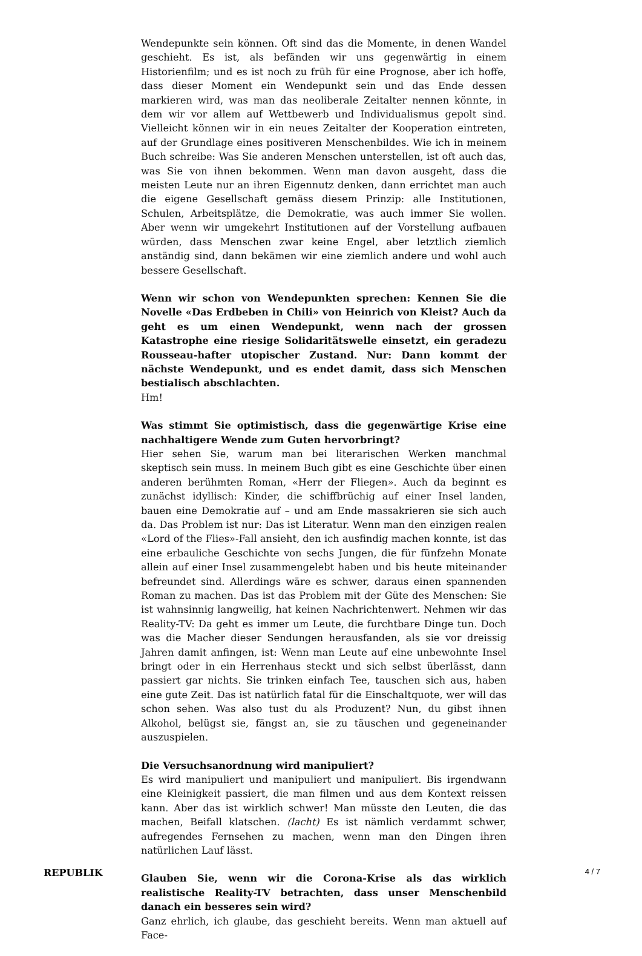Wendepunkte sein können. Oft sind das die Momente, in denen Wandel geschieht. Es ist, als befänden wir uns gegenwärtig in einem Historienfilm; und es ist noch zu früh für eine Prognose, aber ich hoffe, dass dieser Moment ein Wendepunkt sein und das Ende dessen markieren wird, was man das neoliberale Zeitalter nennen könnte, in dem wir vor allem auf Wettbewerb und Individualismus gepolt sind. Vielleicht können wir in ein neues Zeitalter der Kooperation eintreten, auf der Grundlage eines positiveren Menschenbildes. Wie ich in meinem Buch schreibe: Was Sie anderen Menschen unterstellen, ist oft auch das, was Sie von ihnen bekommen. Wenn man davon ausgeht, dass die meisten Leute nur an ihren Eigennutz denken, dann errichtet man auch die eigene Gesellschaft gemäss diesem Prinzip: alle Institutionen, Schulen, Arbeitsplätze, die Demokratie, was auch immer Sie wollen. Aber wenn wir umgekehrt Institutionen auf der Vorstellung aufbauen würden, dass Menschen zwar keine Engel, aber letztlich ziemlich anständig sind, dann bekämen wir eine ziemlich andere und wohl auch bessere Gesellschaft.
Wenn wir schon von Wendepunkten sprechen: Kennen Sie die Novelle «Das Erdbeben in Chili» von Heinrich von Kleist? Auch da geht es um einen Wendepunkt, wenn nach der grossen Katastrophe eine riesige Solidaritätswelle einsetzt, ein geradezu Rousseau-hafter utopischer Zustand. Nur: Dann kommt der nächste Wendepunkt, und es endet damit, dass sich Menschen bestialisch abschlachten.
Hm!
Was stimmt Sie optimistisch, dass die gegenwärtige Krise eine nachhaltigere Wende zum Guten hervorbringt?
Hier sehen Sie, warum man bei literarischen Werken manchmal skeptisch sein muss. In meinem Buch gibt es eine Geschichte über einen anderen berühmten Roman, «Herr der Fliegen». Auch da beginnt es zunächst idyllisch: Kinder, die schiffbrüchig auf einer Insel landen, bauen eine Demokratie auf – und am Ende massakrieren sie sich auch da. Das Problem ist nur: Das ist Literatur. Wenn man den einzigen realen «Lord of the Flies»-Fall ansieht, den ich ausfindig machen konnte, ist das eine erbauliche Geschichte von sechs Jungen, die für fünfzehn Monate allein auf einer Insel zusammengelebt haben und bis heute miteinander befreundet sind. Allerdings wäre es schwer, daraus einen spannenden Roman zu machen. Das ist das Problem mit der Güte des Menschen: Sie ist wahnsinnig langweilig, hat keinen Nachrichtenwert. Nehmen wir das Reality-TV: Da geht es immer um Leute, die furchtbare Dinge tun. Doch was die Macher dieser Sendungen herausfanden, als sie vor dreissig Jahren damit anfingen, ist: Wenn man Leute auf eine unbewohnte Insel bringt oder in ein Herrenhaus steckt und sich selbst überlässt, dann passiert gar nichts. Sie trinken einfach Tee, tauschen sich aus, haben eine gute Zeit. Das ist natürlich fatal für die Einschaltquote, wer will das schon sehen. Was also tust du als Produzent? Nun, du gibst ihnen Alkohol, belügst sie, fängst an, sie zu täuschen und gegeneinander auszuspielen.
Die Versuchsanordnung wird manipuliert?
Es wird manipuliert und manipuliert und manipuliert. Bis irgendwann eine Kleinigkeit passiert, die man filmen und aus dem Kontext reissen kann. Aber das ist wirklich schwer! Man müsste den Leuten, die das machen, Beifall klatschen. (lacht) Es ist nämlich verdammt schwer, aufregendes Fernsehen zu machen, wenn man den Dingen ihren natürlichen Lauf lässt.
Glauben Sie, wenn wir die Corona-Krise als das wirklich realistische Reality-TV betrachten, dass unser Menschenbild danach ein besseres sein wird?
Ganz ehrlich, ich glaube, das geschieht bereits. Wenn man aktuell auf Face-
REPUBLIK 4 / 7